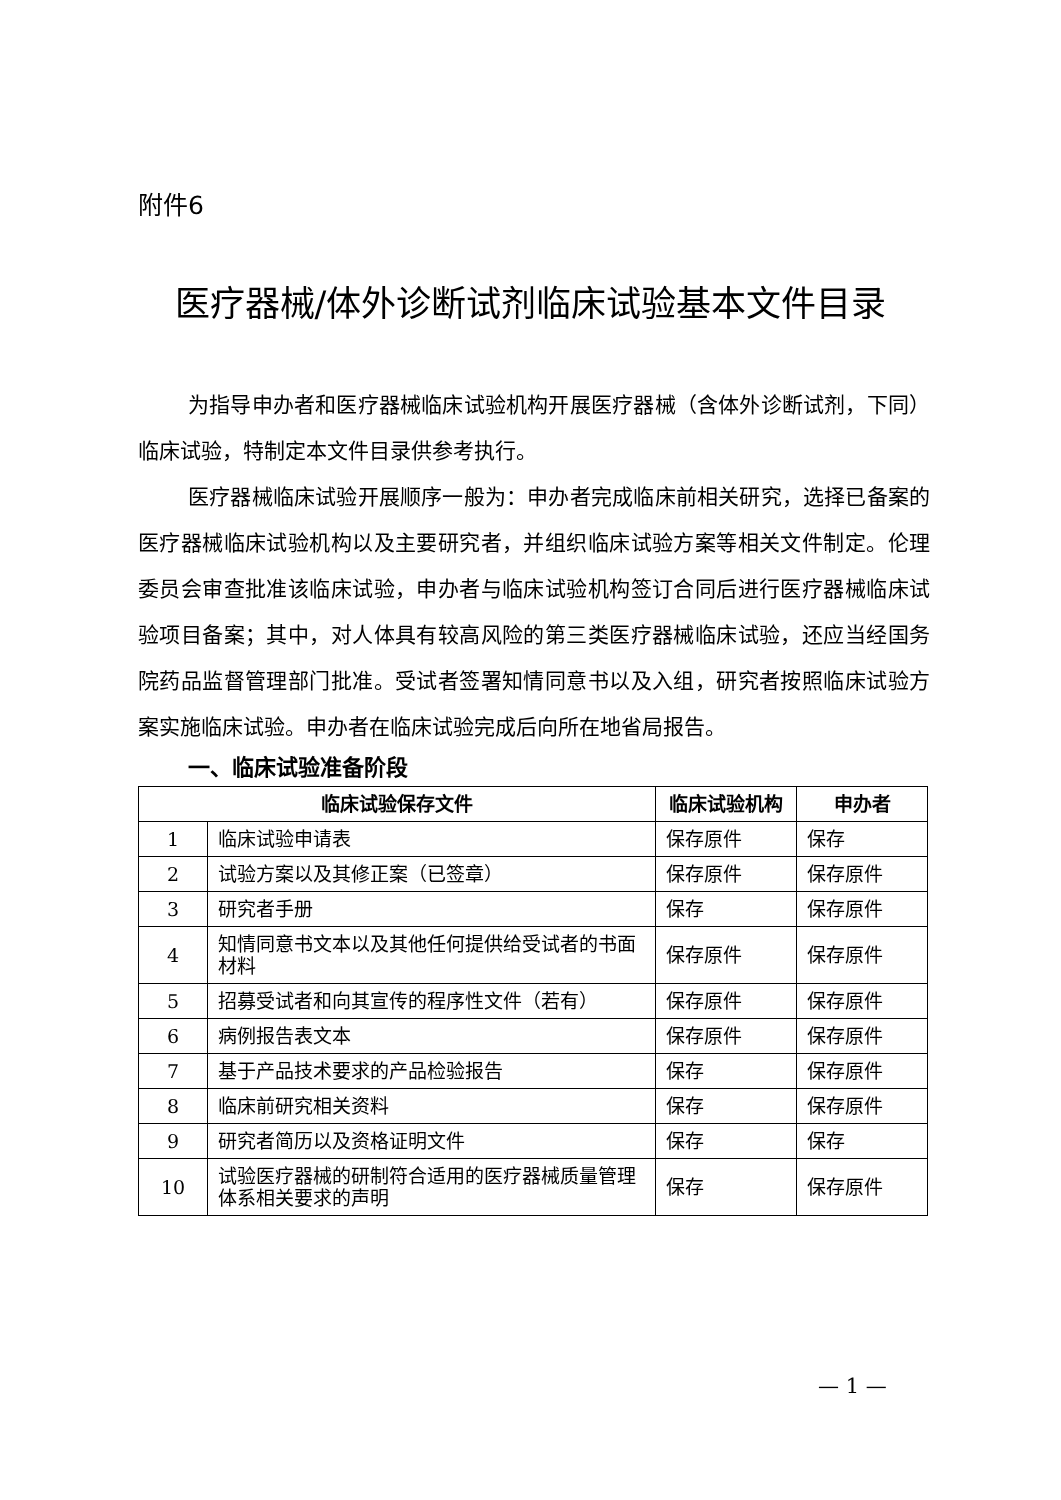附件6
医疗器械/体外诊断试剂临床试验基本文件目录
为指导申办者和医疗器械临床试验机构开展医疗器械（含体外诊断试剂，下同）临床试验，特制定本文件目录供参考执行。
医疗器械临床试验开展顺序一般为：申办者完成临床前相关研究，选择已备案的医疗器械临床试验机构以及主要研究者，并组织临床试验方案等相关文件制定。伦理委员会审查批准该临床试验，申办者与临床试验机构签订合同后进行医疗器械临床试验项目备案；其中，对人体具有较高风险的第三类医疗器械临床试验，还应当经国务院药品监督管理部门批准。受试者签署知情同意书以及入组，研究者按照临床试验方案实施临床试验。申办者在临床试验完成后向所在地省局报告。
一、临床试验准备阶段
| 临床试验保存文件 | | 临床试验机构 | 申办者 |
| --- | --- | --- | --- |
| 1 | 临床试验申请表 | 保存原件 | 保存 |
| 2 | 试验方案以及其修正案（已签章） | 保存原件 | 保存原件 |
| 3 | 研究者手册 | 保存 | 保存原件 |
| 4 | 知情同意书文本以及其他任何提供给受试者的书面材料 | 保存原件 | 保存原件 |
| 5 | 招募受试者和向其宣传的程序性文件（若有） | 保存原件 | 保存原件 |
| 6 | 病例报告表文本 | 保存原件 | 保存原件 |
| 7 | 基于产品技术要求的产品检验报告 | 保存 | 保存原件 |
| 8 | 临床前研究相关资料 | 保存 | 保存原件 |
| 9 | 研究者简历以及资格证明文件 | 保存 | 保存 |
| 10 | 试验医疗器械的研制符合适用的医疗器械质量管理体系相关要求的声明 | 保存 | 保存原件 |
— 1 —